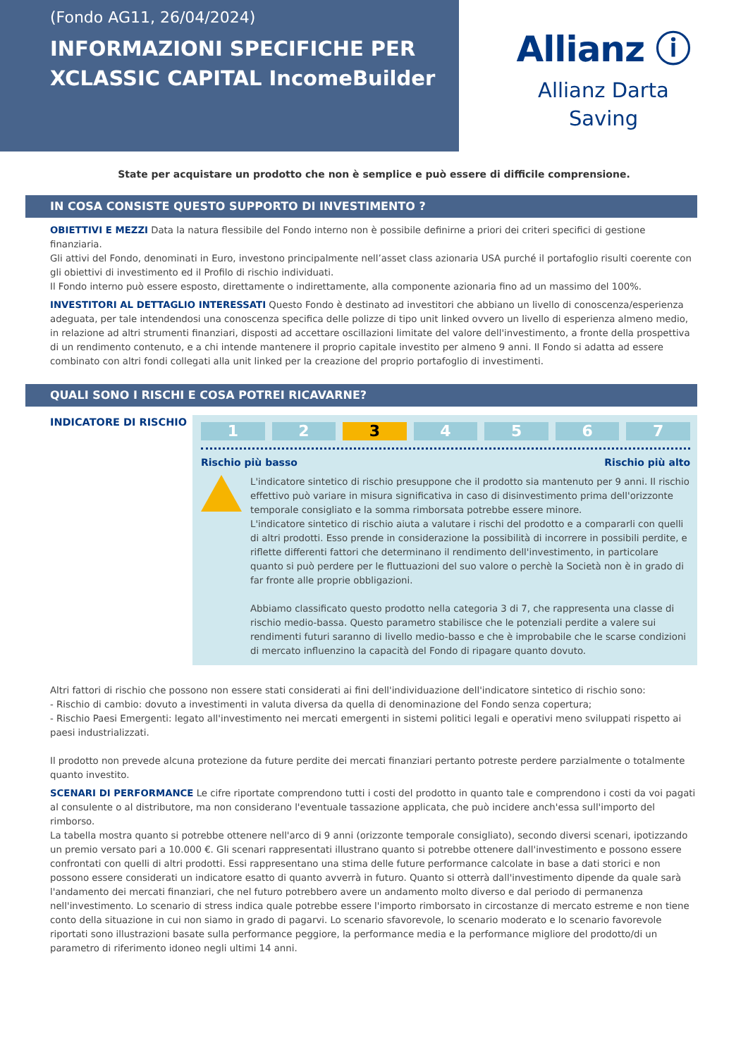(Fondo AG11, 26/04/2024)
INFORMAZIONI SPECIFICHE PER XCLASSIC CAPITAL IncomeBuilder
Allianz ⓘ
Allianz Darta
Saving
State per acquistare un prodotto che non è semplice e può essere di difficile comprensione.
IN COSA CONSISTE QUESTO SUPPORTO DI INVESTIMENTO ?
OBIETTIVI E MEZZI Data la natura flessibile del Fondo interno non è possibile definirne a priori dei criteri specifici di gestione finanziaria.
Gli attivi del Fondo, denominati in Euro, investono principalmente nell’asset class azionaria USA purché il portafoglio risulti coerente con gli obiettivi di investimento ed il Profilo di rischio individuati.
Il Fondo interno può essere esposto, direttamente o indirettamente, alla componente azionaria fino ad un massimo del 100%.
INVESTITORI AL DETTAGLIO INTERESSATI Questo Fondo è destinato ad investitori che abbiano un livello di conoscenza/esperienza adeguata, per tale intendendosi una conoscenza specifica delle polizze di tipo unit linked ovvero un livello di esperienza almeno medio, in relazione ad altri strumenti finanziari, disposti ad accettare oscillazioni limitate del valore dell'investimento, a fronte della prospettiva di un rendimento contenuto, e a chi intende mantenere il proprio capitale investito per almeno 9 anni. Il Fondo si adatta ad essere combinato con altri fondi collegati alla unit linked per la creazione del proprio portafoglio di investimenti.
QUALI SONO I RISCHI E COSA POTREI RICAVARNE?
INDICATORE DI RISCHIO
1 2 3 4 5 6 7
Rischio più basso Rischio più alto
L'indicatore sintetico di rischio presuppone che il prodotto sia mantenuto per 9 anni. Il rischio effettivo può variare in misura significativa in caso di disinvestimento prima dell'orizzonte temporale consigliato e la somma rimborsata potrebbe essere minore.
L'indicatore sintetico di rischio aiuta a valutare i rischi del prodotto e a compararli con quelli di altri prodotti. Esso prende in considerazione la possibilità di incorrere in possibili perdite, e riflette differenti fattori che determinano il rendimento dell'investimento, in particolare quanto si può perdere per le fluttuazioni del suo valore o perchè la Società non è in grado di far fronte alle proprie obbligazioni.
Abbiamo classificato questo prodotto nella categoria 3 di 7, che rappresenta una classe di rischio medio-bassa. Questo parametro stabilisce che le potenziali perdite a valere sui rendimenti futuri saranno di livello medio-basso e che è improbabile che le scarse condizioni di mercato influenzino la capacità del Fondo di ripagare quanto dovuto.
Altri fattori di rischio che possono non essere stati considerati ai fini dell'individuazione dell'indicatore sintetico di rischio sono:
- Rischio di cambio: dovuto a investimenti in valuta diversa da quella di denominazione del Fondo senza copertura;
- Rischio Paesi Emergenti: legato all'investimento nei mercati emergenti in sistemi politici legali e operativi meno sviluppati rispetto ai paesi industrializzati.
Il prodotto non prevede alcuna protezione da future perdite dei mercati finanziari pertanto potreste perdere parzialmente o totalmente quanto investito.
SCENARI DI PERFORMANCE Le cifre riportate comprendono tutti i costi del prodotto in quanto tale e comprendono i costi da voi pagati al consulente o al distributore, ma non considerano l'eventuale tassazione applicata, che può incidere anch'essa sull'importo del rimborso.
La tabella mostra quanto si potrebbe ottenere nell'arco di 9 anni (orizzonte temporale consigliato), secondo diversi scenari, ipotizzando un premio versato pari a 10.000 €. Gli scenari rappresentati illustrano quanto si potrebbe ottenere dall'investimento e possono essere confrontati con quelli di altri prodotti. Essi rappresentano una stima delle future performance calcolate in base a dati storici e non possono essere considerati un indicatore esatto di quanto avverrà in futuro. Quanto si otterrà dall'investimento dipende da quale sarà l'andamento dei mercati finanziari, che nel futuro potrebbero avere un andamento molto diverso e dal periodo di permanenza nell'investimento. Lo scenario di stress indica quale potrebbe essere l'importo rimborsato in circostanze di mercato estreme e non tiene conto della situazione in cui non siamo in grado di pagarvi. Lo scenario sfavorevole, lo scenario moderato e lo scenario favorevole riportati sono illustrazioni basate sulla performance peggiore, la performance media e la performance migliore del prodotto/di un parametro di riferimento idoneo negli ultimi 14 anni.